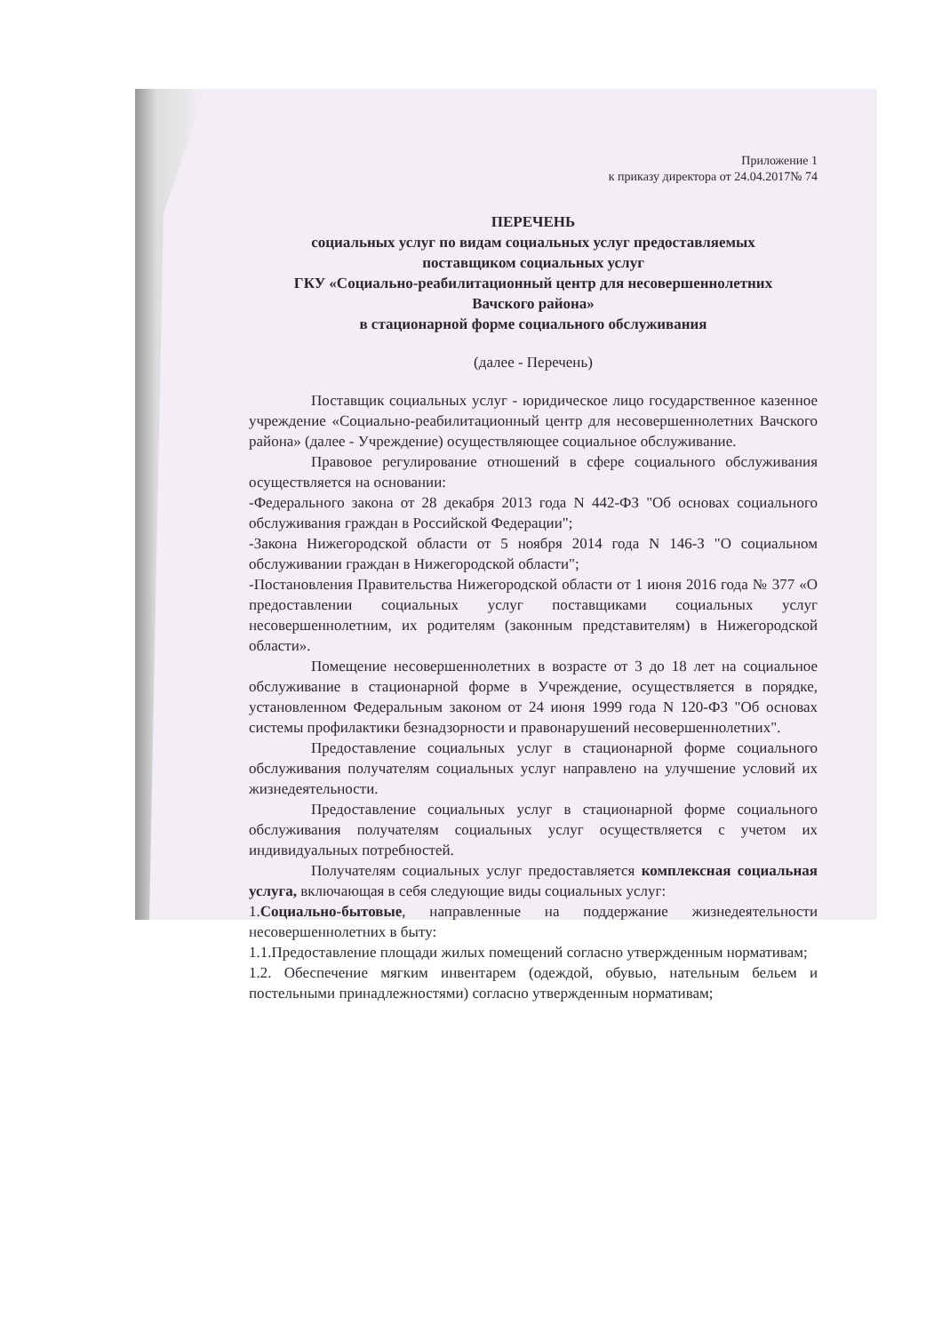Приложение 1
к приказу директора от 24.04.2017№ 74
ПЕРЕЧЕНЬ
социальных услуг по видам социальных услуг предоставляемых
поставщиком социальных услуг
ГКУ «Социально-реабилитационный центр для несовершеннолетних
Вачского района»
в стационарной форме социального обслуживания
(далее - Перечень)
Поставщик социальных услуг - юридическое лицо государственное казенное учреждение «Социально-реабилитационный центр для несовершеннолетних Вачского района» (далее - Учреждение) осуществляющее социальное обслуживание.
Правовое регулирование отношений в сфере социального обслуживания осуществляется на основании:
-Федерального закона от 28 декабря 2013 года N 442-ФЗ "Об основах социального обслуживания граждан в Российской Федерации";
-Закона Нижегородской области от 5 ноября 2014 года N 146-З "О социальном обслуживании граждан в Нижегородской области";
-Постановления Правительства Нижегородской области от 1 июня 2016 года № 377 «О предоставлении социальных услуг поставщиками социальных услуг несовершеннолетним, их родителям (законным представителям) в Нижегородской области».
Помещение несовершеннолетних в возрасте от 3 до 18 лет на социальное обслуживание в стационарной форме в Учреждение, осуществляется в порядке, установленном Федеральным законом от 24 июня 1999 года N 120-ФЗ "Об основах системы профилактики безнадзорности и правонарушений несовершеннолетних".
Предоставление социальных услуг в стационарной форме социального обслуживания получателям социальных услуг направлено на улучшение условий их жизнедеятельности.
Предоставление социальных услуг в стационарной форме социального обслуживания получателям социальных услуг осуществляется с учетом их индивидуальных потребностей.
Получателям социальных услуг предоставляется комплексная социальная услуга, включающая в себя следующие виды социальных услуг:
1.Социально-бытовые, направленные на поддержание жизнедеятельности несовершеннолетних в быту:
1.1.Предоставление площади жилых помещений согласно утвержденным нормативам;
1.2. Обеспечение мягким инвентарем (одеждой, обувью, нательным бельем и постельными принадлежностями) согласно утвержденным нормативам;